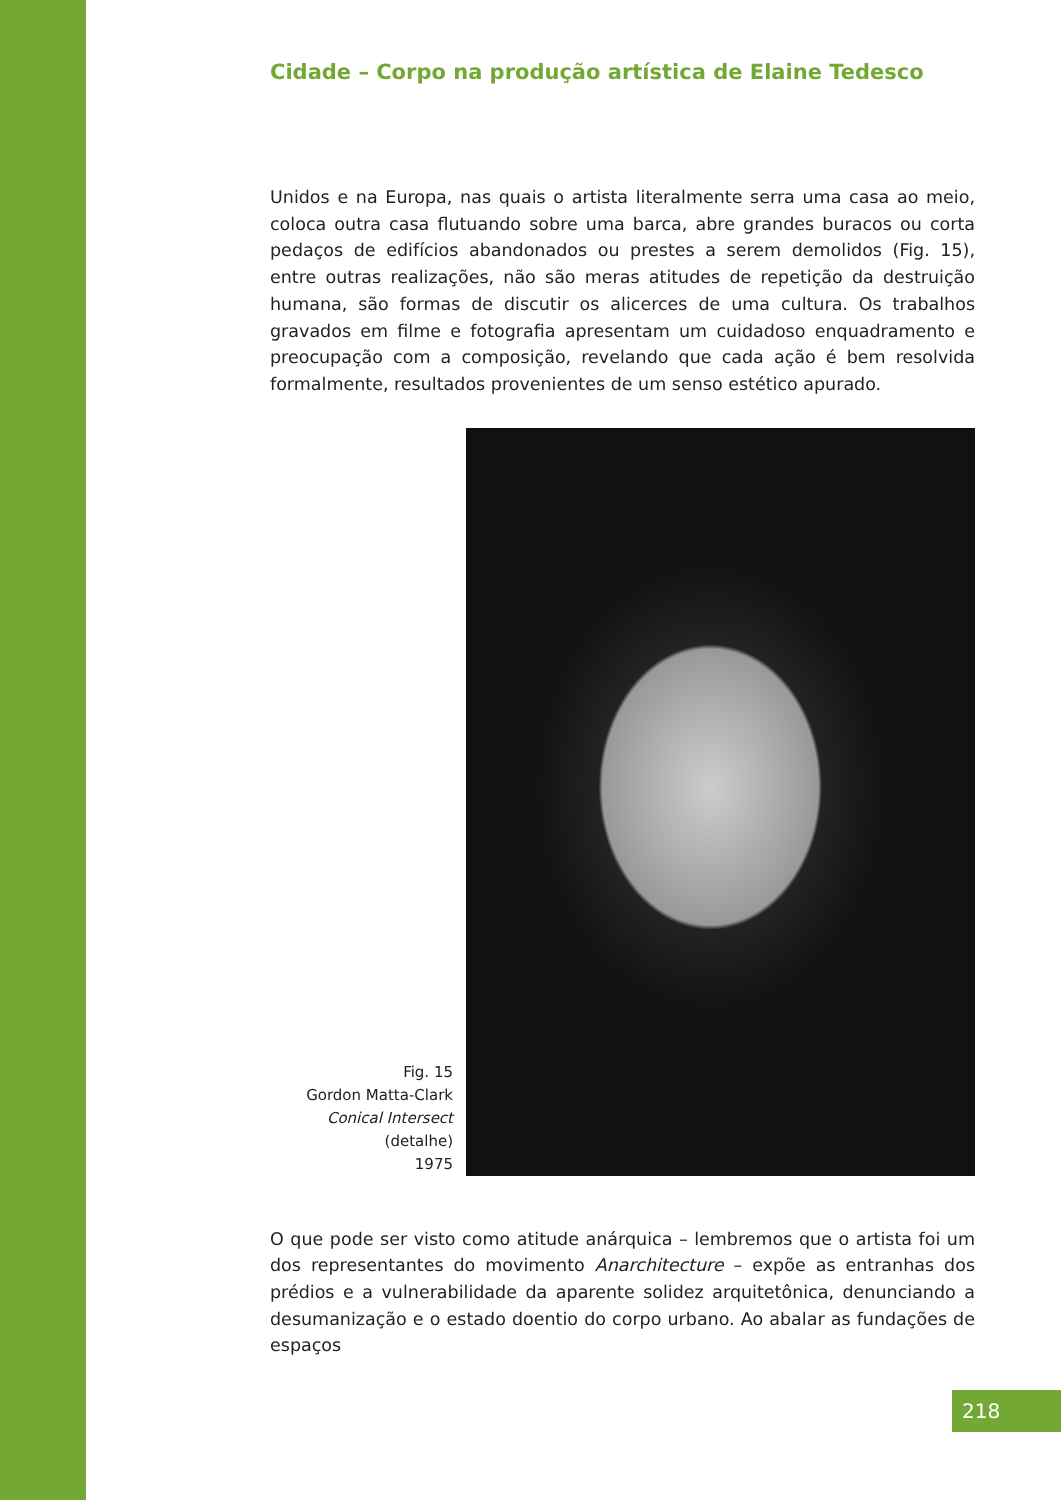Cidade – Corpo na produção artística de Elaine Tedesco
Unidos e na Europa, nas quais o artista literalmente serra uma casa ao meio, coloca outra casa flutuando sobre uma barca, abre grandes buracos ou corta pedaços de edifícios abandonados ou prestes a serem demolidos (Fig. 15), entre outras realizações, não são meras atitudes de repetição da destruição humana, são formas de discutir os alicerces de uma cultura. Os trabalhos gravados em filme e fotografia apresentam um cuidadoso enquadramento e preocupação com a composição, revelando que cada ação é bem resolvida formalmente, resultados provenientes de um senso estético apurado.
Fig. 15
Gordon Matta-Clark
Conical Intersect
(detalhe)
1975
O que pode ser visto como atitude anárquica – lembremos que o artista foi um dos representantes do movimento Anarchitecture – expõe as entranhas dos prédios e a vulnerabilidade da aparente solidez arquitetônica, denunciando a desumanização e o estado doentio do corpo urbano. Ao abalar as fundações de espaços
218